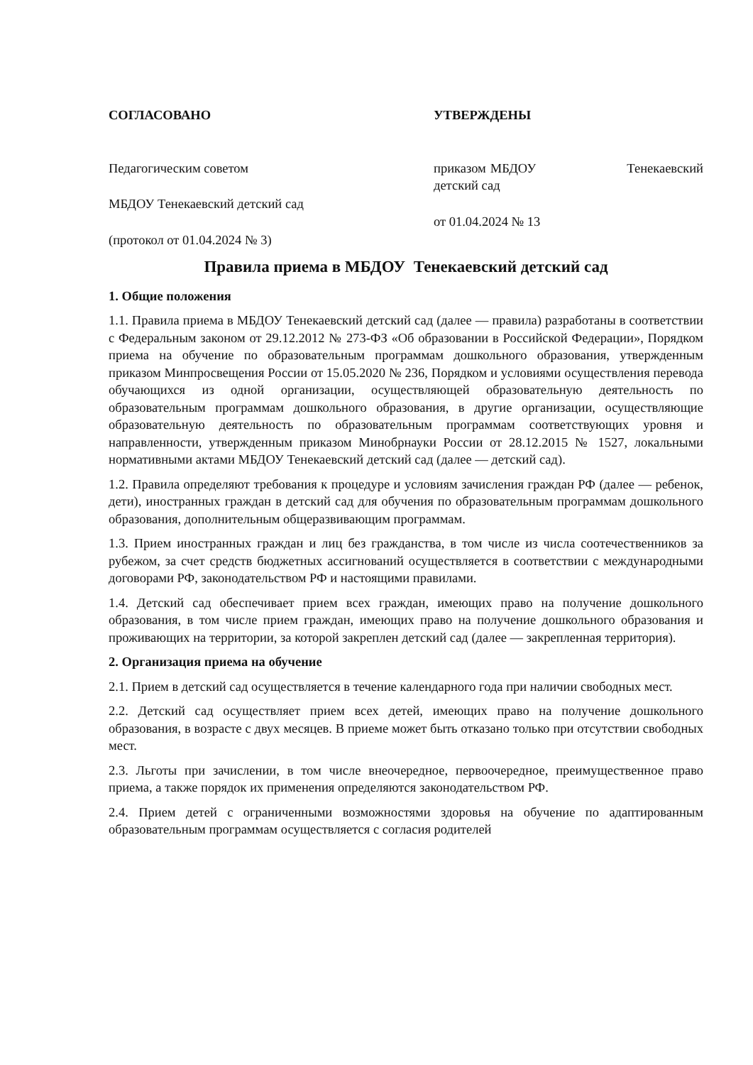СОГЛАСОВАНО
Педагогическим советом
МБДОУ Тенекаевский детский сад
(протокол от 01.04.2024 № 3)
УТВЕРЖДЕНЫ
приказом МБДОУ Тенекаевский детский сад
от 01.04.2024 № 13
Правила приема в МБДОУ Тенекаевский детский сад
1. Общие положения
1.1. Правила приема в МБДОУ Тенекаевский детский сад (далее — правила) разработаны в соответствии с Федеральным законом от 29.12.2012 № 273-ФЗ «Об образовании в Российской Федерации», Порядком приема на обучение по образовательным программам дошкольного образования, утвержденным приказом Минпросвещения России от 15.05.2020 № 236, Порядком и условиями осуществления перевода обучающихся из одной организации, осуществляющей образовательную деятельность по образовательным программам дошкольного образования, в другие организации, осуществляющие образовательную деятельность по образовательным программам соответствующих уровня и направленности, утвержденным приказом Минобрнауки России от 28.12.2015 № 1527, локальными нормативными актами МБДОУ Тенекаевский детский сад (далее — детский сад).
1.2. Правила определяют требования к процедуре и условиям зачисления граждан РФ (далее — ребенок, дети), иностранных граждан в детский сад для обучения по образовательным программам дошкольного образования, дополнительным общеразвивающим программам.
1.3. Прием иностранных граждан и лиц без гражданства, в том числе из числа соотечественников за рубежом, за счет средств бюджетных ассигнований осуществляется в соответствии с международными договорами РФ, законодательством РФ и настоящими правилами.
1.4. Детский сад обеспечивает прием всех граждан, имеющих право на получение дошкольного образования, в том числе прием граждан, имеющих право на получение дошкольного образования и проживающих на территории, за которой закреплен детский сад (далее — закрепленная территория).
2. Организация приема на обучение
2.1. Прием в детский сад осуществляется в течение календарного года при наличии свободных мест.
2.2. Детский сад осуществляет прием всех детей, имеющих право на получение дошкольного образования, в возрасте с двух месяцев. В приеме может быть отказано только при отсутствии свободных мест.
2.3. Льготы при зачислении, в том числе внеочередное, первоочередное, преимущественное право приема, а также порядок их применения определяются законодательством РФ.
2.4. Прием детей с ограниченными возможностями здоровья на обучение по адаптированным образовательным программам осуществляется с согласия родителей